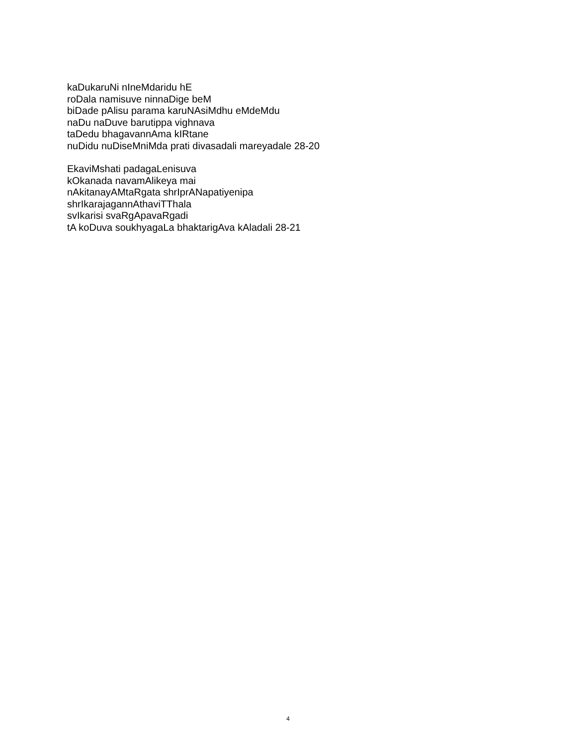kaDukaruNi nIneMdaridu hE
roDala namisuve ninnaDige beM
biDade pAlisu parama karuNAsiMdhu eMdeMdu
naDu naDuve barutippa vighnava
taDedu bhagavannAma kIRtane
nuDidu nuDiseMniMda prati divasadali mareyadale 28-20
EkaviMshati padagaLenisuva
kOkanada navamAlikeya mai
nAkitanayAMtaRgata shrIprANapatiyenipa
shrIkarajagannAthaviTThala
svIkarisi svaRgApavaRgadi
tA koDuva soukhyagaLa bhaktarigAva kAladali 28-21
4